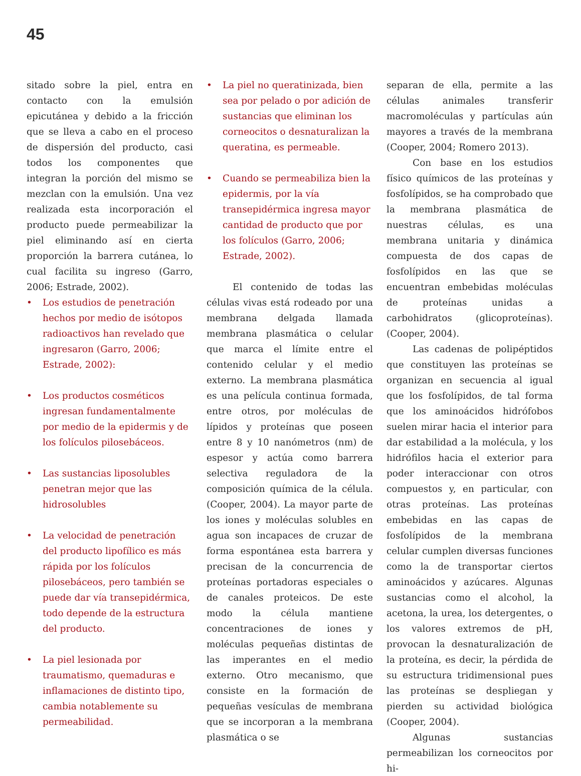45
sitado sobre la piel, entra en contacto con la emulsión epicutánea y debido a la fricción que se lleva a cabo en el proceso de dispersión del producto, casi todos los componentes que integran la porción del mismo se mezclan con la emulsión. Una vez realizada esta incorporación el producto puede permeabilizar la piel eliminando así en cierta proporción la barrera cutánea, lo cual facilita su ingreso (Garro, 2006; Estrade, 2002).
• Los estudios de penetración hechos por medio de isótopos radioactivos han revelado que ingresaron (Garro, 2006; Estrade, 2002):
• Los productos cosméticos ingresan fundamentalmente por medio de la epidermis y de los folículos pilosebáceos.
• Las sustancias liposolubles penetran mejor que las hidrosolubles
• La velocidad de penetración del producto lipofílico es más rápida por los folículos pilosebáceos, pero también se puede dar vía transepidérmica, todo depende de la estructura del producto.
• La piel lesionada por traumatismo, quemaduras e inflamaciones de distinto tipo, cambia notablemente su permeabilidad.
• La piel no queratinizada, bien sea por pelado o por adición de sustancias que eliminan los corneocitos o desnaturalizan la queratina, es permeable.
• Cuando se permeabiliza bien la epidermis, por la vía transepidérmica ingresa mayor cantidad de producto que por los folículos (Garro, 2006; Estrade, 2002).
El contenido de todas las células vivas está rodeado por una membrana delgada llamada membrana plasmática o celular que marca el límite entre el contenido celular y el medio externo. La membrana plasmática es una película continua formada, entre otros, por moléculas de lípidos y proteínas que poseen entre 8 y 10 nanómetros (nm) de espesor y actúa como barrera selectiva reguladora de la composición química de la célula. (Cooper, 2004). La mayor parte de los iones y moléculas solubles en agua son incapaces de cruzar de forma espontánea esta barrera y precisan de la concurrencia de proteínas portadoras especiales o de canales proteicos. De este modo la célula mantiene concentraciones de iones y moléculas pequeñas distintas de las imperantes en el medio externo. Otro mecanismo, que consiste en la formación de pequeñas vesículas de membrana que se incorporan a la membrana plasmática o se
separan de ella, permite a las células animales transferir macromoléculas y partículas aún mayores a través de la membrana (Cooper, 2004; Romero 2013).
Con base en los estudios físico químicos de las proteínas y fosfolípidos, se ha comprobado que la membrana plasmática de nuestras células, es una membrana unitaria y dinámica compuesta de dos capas de fosfolípidos en las que se encuentran embebidas moléculas de proteínas unidas a carbohidratos (glicoproteínas). (Cooper, 2004).
Las cadenas de polipéptidos que constituyen las proteínas se organizan en secuencia al igual que los fosfolípidos, de tal forma que los aminoácidos hidrófobos suelen mirar hacia el interior para dar estabilidad a la molécula, y los hidrófilos hacia el exterior para poder interaccionar con otros compuestos y, en particular, con otras proteínas. Las proteínas embebidas en las capas de fosfolípidos de la membrana celular cumplen diversas funciones como la de transportar ciertos aminoácidos y azúcares. Algunas sustancias como el alcohol, la acetona, la urea, los detergentes, o los valores extremos de pH, provocan la desnaturalización de la proteína, es decir, la pérdida de su estructura tridimensional pues las proteínas se despliegan y pierden su actividad biológica (Cooper, 2004).
Algunas sustancias permeabilizan los corneocitos por hi-